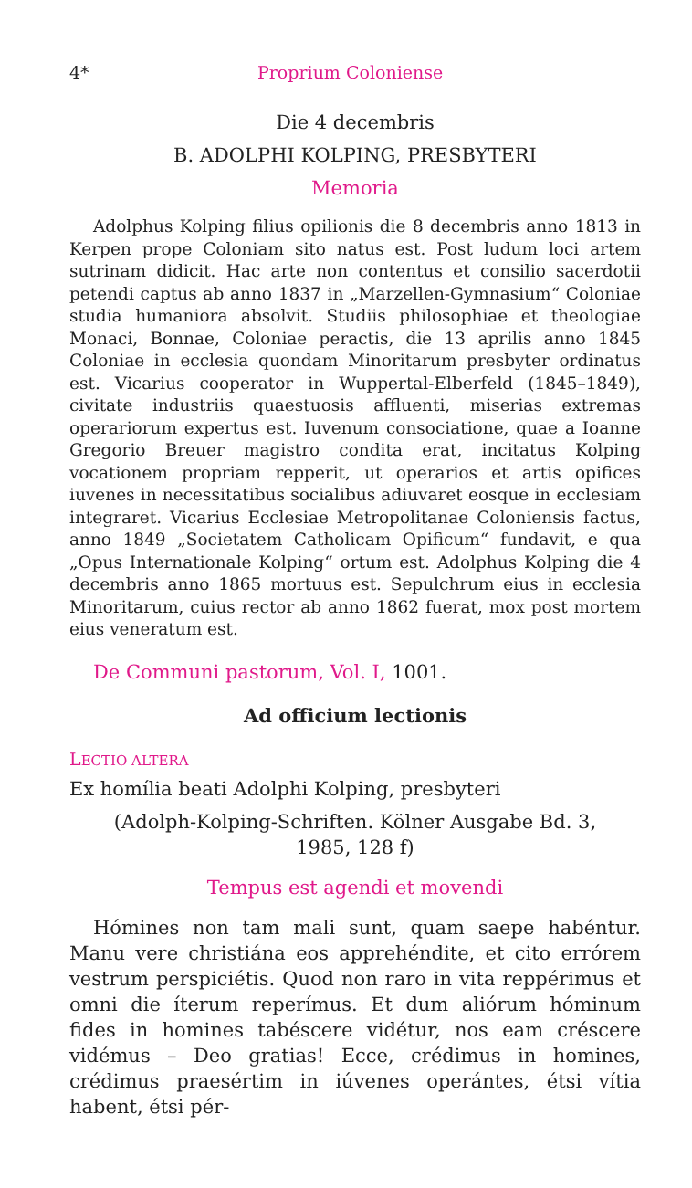4* Proprium Coloniense
Die 4 decembris
B. ADOLPHI KOLPING, PRESBYTERI
Memoria
Adolphus Kolping filius opilionis die 8 decembris anno 1813 in Kerpen prope Coloniam sito natus est. Post ludum loci artem sutrinam didicit. Hac arte non contentus et consilio sacerdotii petendi captus ab anno 1837 in „Marzellen-Gymnasium“ Coloniae studia humaniora absolvit. Studiis philosophiae et theologiae Monaci, Bonnae, Coloniae peractis, die 13 aprilis anno 1845 Coloniae in ecclesia quondam Minoritarum presbyter ordinatus est. Vicarius cooperator in Wuppertal-Elberfeld (1845–1849), civitate industriis quaestuosis affluenti, miserias extremas operariorum expertus est. Iuvenum consociatione, quae a Ioanne Gregorio Breuer magistro condita erat, incitatus Kolping vocationem propriam repperit, ut operarios et artis opifices iuvenes in necessitatibus socialibus adiuvaret eosque in ecclesiam integraret. Vicarius Ecclesiae Metropolitanae Coloniensis factus, anno 1849 „Societatem Catholicam Opificum“ fundavit, e qua „Opus Internationale Kolping“ ortum est. Adolphus Kolping die 4 decembris anno 1865 mortuus est. Sepulchrum eius in ecclesia Minoritarum, cuius rector ab anno 1862 fuerat, mox post mortem eius veneratum est.
De Communi pastorum, Vol. I, 1001.
Ad officium lectionis
LECTIO ALTERA
Ex homília beati Adolphi Kolping, presbyteri
(Adolph-Kolping-Schriften. Kölner Ausgabe Bd. 3,
1985, 128 f)
Tempus est agendi et movendi
Hómines non tam mali sunt, quam saepe habéntur. Manu vere christiána eos apprehéndite, et cito errórem vestrum perspiciétis. Quod non raro in vita reppérimus et omni die íterum reperímus. Et dum aliórum hóminum fides in homines tabéscere vidétur, nos eam créscere vidémus – Deo gratias! Ecce, crédimus in homines, crédimus praesértim in iúvenes operántes, étsi vítia habent, étsi pér-